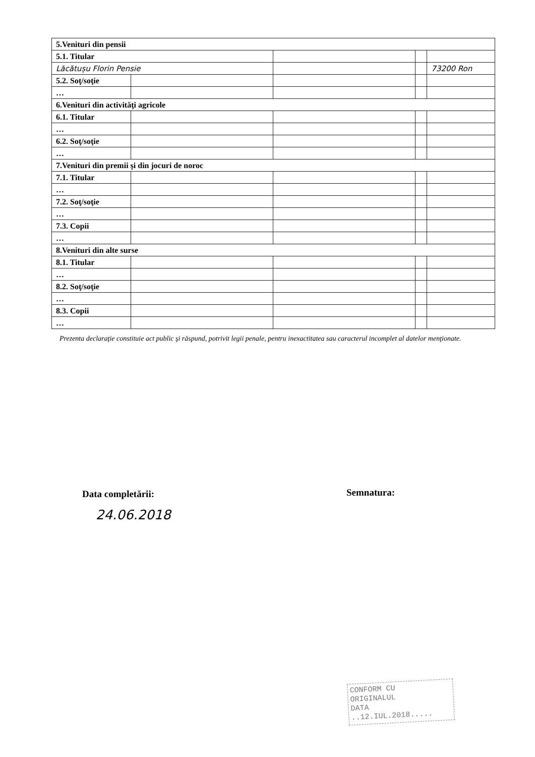| 5.Venituri din pensii | | | | |
| 5.1. Titular | | | | |
| Lăcătușu Florin Pensie | | | | 73200 Ron |
| 5.2. Soţ/soţie | | | | |
| … | | | | |
| 6.Venituri din activităţi agricole | | | | |
| 6.1. Titular | | | | |
| … | | | | |
| 6.2. Soţ/soţie | | | | |
| … | | | | |
| 7.Venituri din premii şi din jocuri de noroc | | | | |
| 7.1. Titular | | | | |
| … | | | | |
| 7.2. Soţ/soţie | | | | |
| … | | | | |
| 7.3. Copii | | | | |
| … | | | | |
| 8.Venituri din alte surse | | | | |
| 8.1. Titular | | | | |
| … | | | | |
| 8.2. Soţ/soţie | | | | |
| … | | | | |
| 8.3. Copii | | | | |
| … | | | | |
Prezenta declaraţie constituie act public şi răspund, potrivit legii penale, pentru inexactitatea sau caracterul incomplet al datelor menţionate.
Data completării:
24.06.2018
Semnatura:
CONFORM CU
ORIGINALUL
DATA ..12.IUL.2018.....